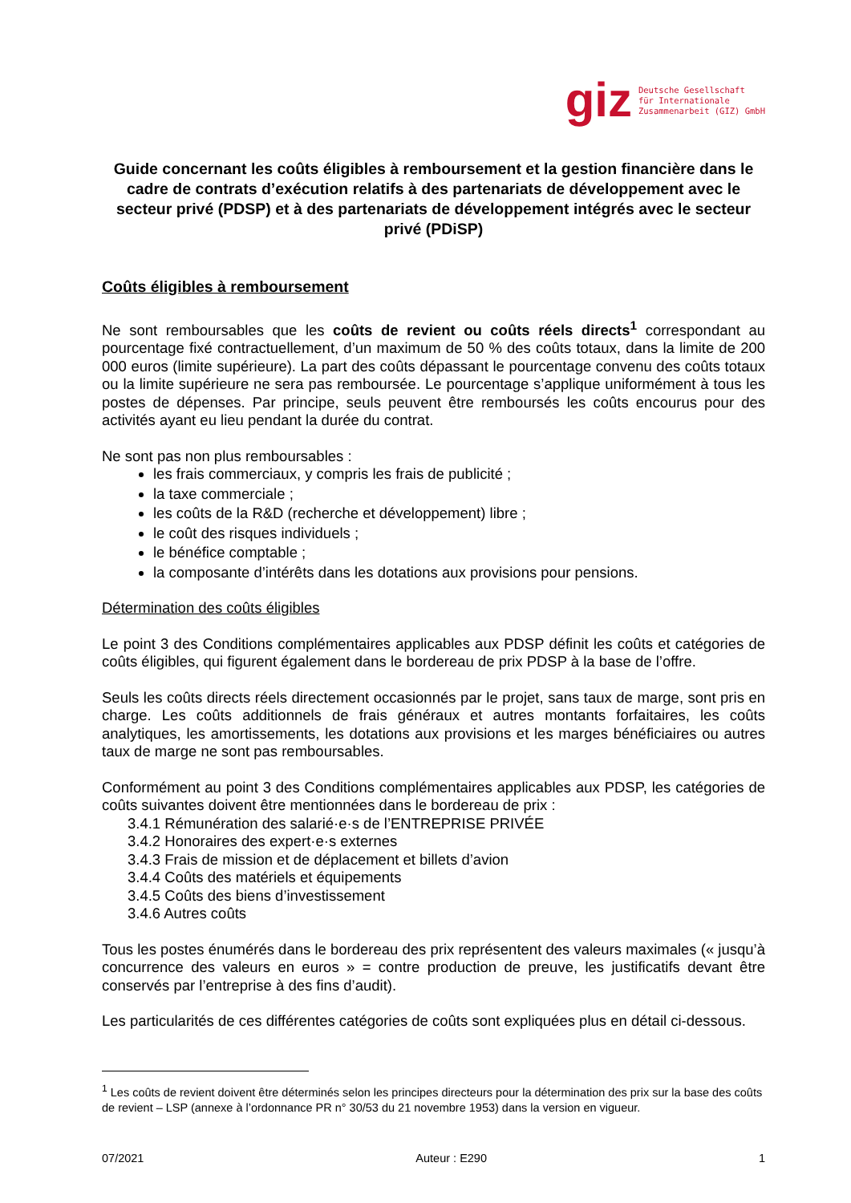giz
Deutsche Gesellschaft
für Internationale
Zusammenarbeit (GIZ) GmbH
Guide concernant les coûts éligibles à remboursement et la gestion financière dans le cadre de contrats d’exécution relatifs à des partenariats de développement avec le secteur privé (PDSP) et à des partenariats de développement intégrés avec le secteur privé (PDiSP)
Coûts éligibles à remboursement
Ne sont remboursables que les coûts de revient ou coûts réels directs<sup>1</sup> correspondant au pourcentage fixé contractuellement, d’un maximum de 50 % des coûts totaux, dans la limite de 200 000 euros (limite supérieure). La part des coûts dépassant le pourcentage convenu des coûts totaux ou la limite supérieure ne sera pas remboursée. Le pourcentage s’applique uniformément à tous les postes de dépenses. Par principe, seuls peuvent être remboursés les coûts encourus pour des activités ayant eu lieu pendant la durée du contrat.
Ne sont pas non plus remboursables :
les frais commerciaux, y compris les frais de publicité ;
la taxe commerciale ;
les coûts de la R&D (recherche et développement) libre ;
le coût des risques individuels ;
le bénéfice comptable ;
la composante d’intérêts dans les dotations aux provisions pour pensions.
Détermination des coûts éligibles
Le point 3 des Conditions complémentaires applicables aux PDSP définit les coûts et catégories de coûts éligibles, qui figurent également dans le bordereau de prix PDSP à la base de l’offre.
Seuls les coûts directs réels directement occasionnés par le projet, sans taux de marge, sont pris en charge. Les coûts additionnels de frais généraux et autres montants forfaitaires, les coûts analytiques, les amortissements, les dotations aux provisions et les marges bénéficiaires ou autres taux de marge ne sont pas remboursables.
Conformément au point 3 des Conditions complémentaires applicables aux PDSP, les catégories de coûts suivantes doivent être mentionnées dans le bordereau de prix :
3.4.1 Rémunération des salarié·e·s de l’ENTREPRISE PRIVÉE
3.4.2 Honoraires des expert·e·s externes
3.4.3 Frais de mission et de déplacement et billets d’avion
3.4.4 Coûts des matériels et équipements
3.4.5 Coûts des biens d’investissement
3.4.6 Autres coûts
Tous les postes énumérés dans le bordereau des prix représentent des valeurs maximales (« jusqu’à concurrence des valeurs en euros » = contre production de preuve, les justificatifs devant être conservés par l’entreprise à des fins d’audit).
Les particularités de ces différentes catégories de coûts sont expliquées plus en détail ci-dessous.
<sup>1</sup> Les coûts de revient doivent être déterminés selon les principes directeurs pour la détermination des prix sur la base des coûts de revient – LSP (annexe à l’ordonnance PR n° 30/53 du 21 novembre 1953) dans la version en vigueur.
07/2021 Auteur : E290 1